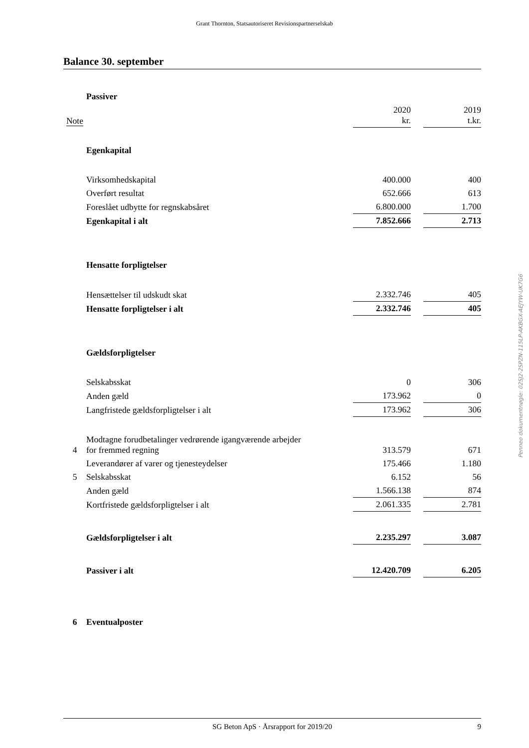Grant Thornton, Statsautoriseret Revisionspartnerselskab
Balance 30. september
| | Passiver | | | |
| Note | | 2020 kr. | | 2019 t.kr. |
| | Egenkapital | | | |
| | Virksomhedskapital | 400.000 | | 400 |
| | Overført resultat | 652.666 | | 613 |
| | Foreslået udbytte for regnskabsåret | 6.800.000 | | 1.700 |
| | Egenkapital i alt | 7.852.666 | | 2.713 |
| | Hensatte forpligtelser | | | |
| | Hensættelser til udskudt skat | 2.332.746 | | 405 |
| | Hensatte forpligtelser i alt | 2.332.746 | | 405 |
| | Gældsforpligtelser | | | |
| | Selskabsskat | 0 | | 306 |
| | Anden gæld | 173.962 | | 0 |
| | Langfristede gældsforpligtelser i alt | 173.962 | | 306 |
| 4 | Modtagne forudbetalinger vedrørende igangværende arbejder for fremmed regning | 313.579 | | 671 |
| | Leverandører af varer og tjenesteydelser | 175.466 | | 1.180 |
| 5 | Selskabsskat | 6.152 | | 56 |
| | Anden gæld | 1.566.138 | | 874 |
| | Kortfristede gældsforpligtelser i alt | 2.061.335 | | 2.781 |
| | Gældsforpligtelser i alt | 2.235.297 | | 3.087 |
| | Passiver i alt | 12.420.709 | | 6.205 |
| 6 | Eventualposter | | | |
Penneo dokumentnøgle: 02SJ2-2SPZN-115LP-AKBGX-AEJYW-UK7G6
SG Beton ApS · Årsrapport for 2019/20 9